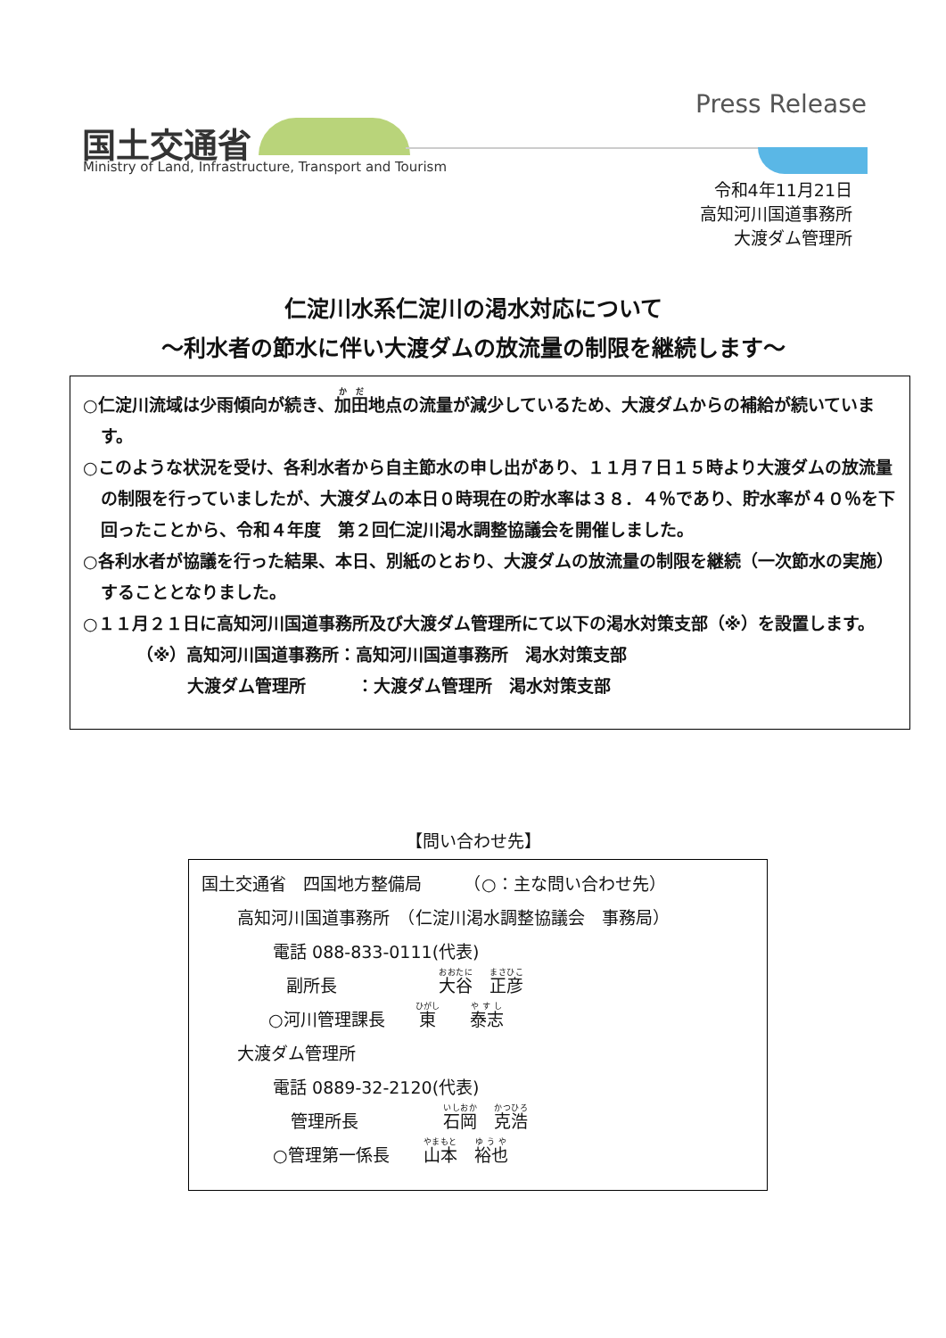国土交通省
Ministry of Land, Infrastructure, Transport and Tourism
Press Release
令和4年11月21日
高知河川国道事務所
大渡ダム管理所
仁淀川水系仁淀川の渇水対応について
～利水者の節水に伴い大渡ダムの放流量の制限を継続します～
○仁淀川流域は少雨傾向が続き、加田地点の流量が減少しているため、大渡ダムからの補給が続いています。
○このような状況を受け、各利水者から自主節水の申し出があり、１１月７日１５時より大渡ダムの放流量の制限を行っていましたが、大渡ダムの本日０時現在の貯水率は３８．４％であり、貯水率が４０％を下回ったことから、令和４年度　第２回仁淀川渇水調整協議会を開催しました。
○各利水者が協議を行った結果、本日、別紙のとおり、大渡ダムの放流量の制限を継続（一次節水の実施）することとなりました。
○１１月２１日に高知河川国道事務所及び大渡ダム管理所にて以下の渇水対策支部（※）を設置します。
（※）高知河川国道事務所：高知河川国道事務所　渇水対策支部
　　　大渡ダム管理所　　　：大渡ダム管理所　渇水対策支部
【問い合わせ先】
国土交通省　四国地方整備局　　　（○：主な問い合わせ先）
高知河川国道事務所　（仁淀川渇水調整協議会　事務局）
電話 088-833-0111(代表)
副所長　　　　　　大谷　正彦
○河川管理課長　　東　　泰志
大渡ダム管理所
電話 0889-32-2120(代表)
管理所長　　　　　石岡　克浩
○管理第一係長　　山本　裕也